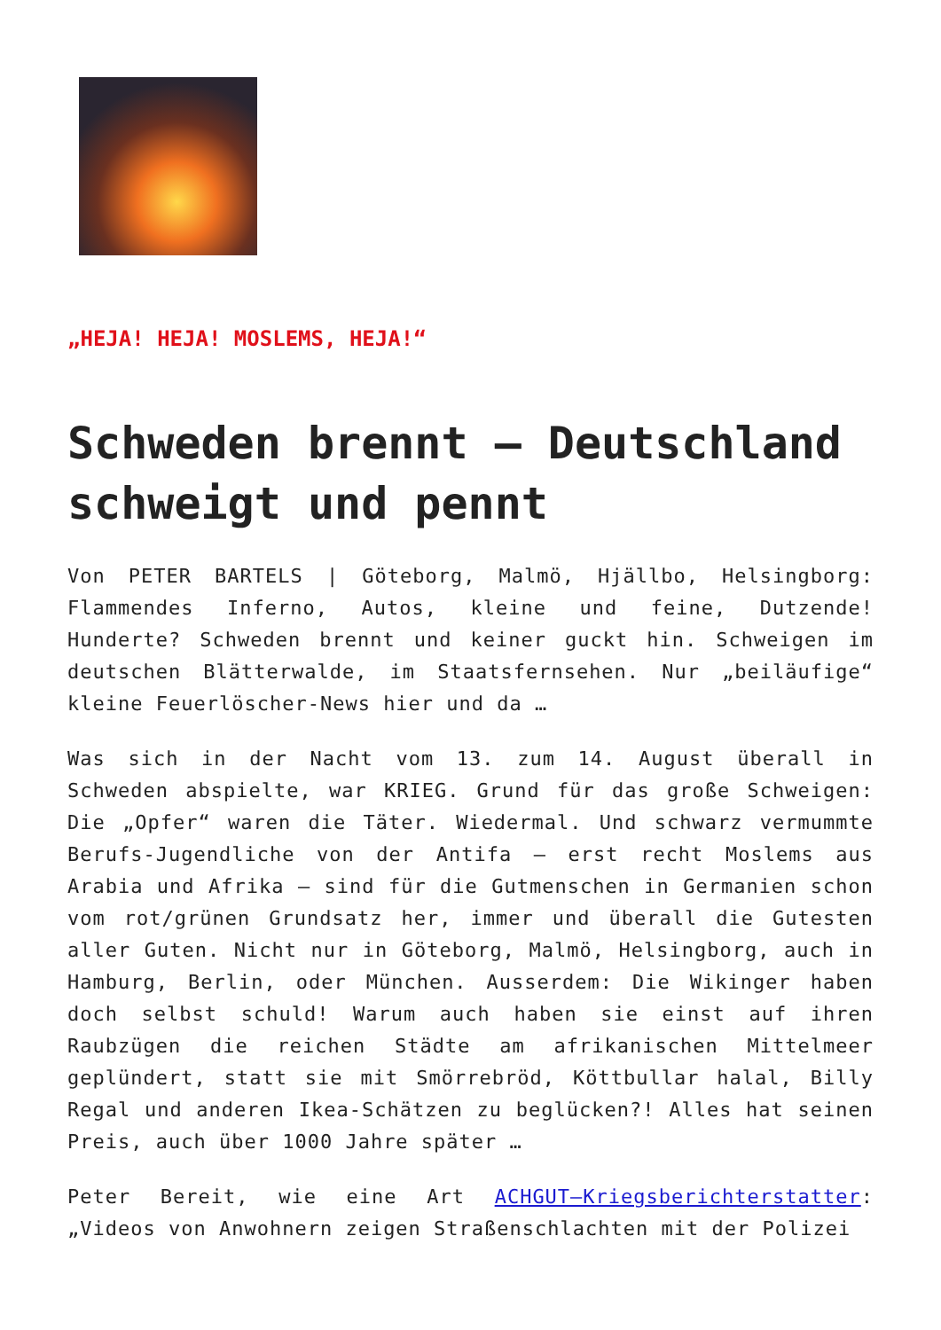„HEJA! HEJA! MOSLEMS, HEJA!“
Schweden brennt – Deutschland schweigt und pennt
Von PETER BARTELS | Göteborg, Malmö, Hjällbo, Helsingborg: Flammendes Inferno, Autos, kleine und feine, Dutzende! Hunderte? Schweden brennt und keiner guckt hin. Schweigen im deutschen Blätterwalde, im Staatsfernsehen. Nur „beiläufige“ kleine Feuerlöscher-News hier und da …
Was sich in der Nacht vom 13. zum 14. August überall in Schweden abspielte, war KRIEG. Grund für das große Schweigen: Die „Opfer“ waren die Täter. Wiedermal. Und schwarz vermummte Berufs-Jugendliche von der Antifa – erst recht Moslems aus Arabia und Afrika – sind für die Gutmenschen in Germanien schon vom rot/grünen Grundsatz her, immer und überall die Gutesten aller Guten. Nicht nur in Göteborg, Malmö, Helsingborg, auch in Hamburg, Berlin, oder München. Ausserdem: Die Wikinger haben doch selbst schuld! Warum auch haben sie einst auf ihren Raubzügen die reichen Städte am afrikanischen Mittelmeer geplündert, statt sie mit Smörrebröd, Köttbullar halal, Billy Regal und anderen Ikea-Schätzen zu beglücken?! Alles hat seinen Preis, auch über 1000 Jahre später …
Peter Bereit, wie eine Art ACHGUT–Kriegsberichterstatter: „Videos von Anwohnern zeigen Straßenschlachten mit der Polizei